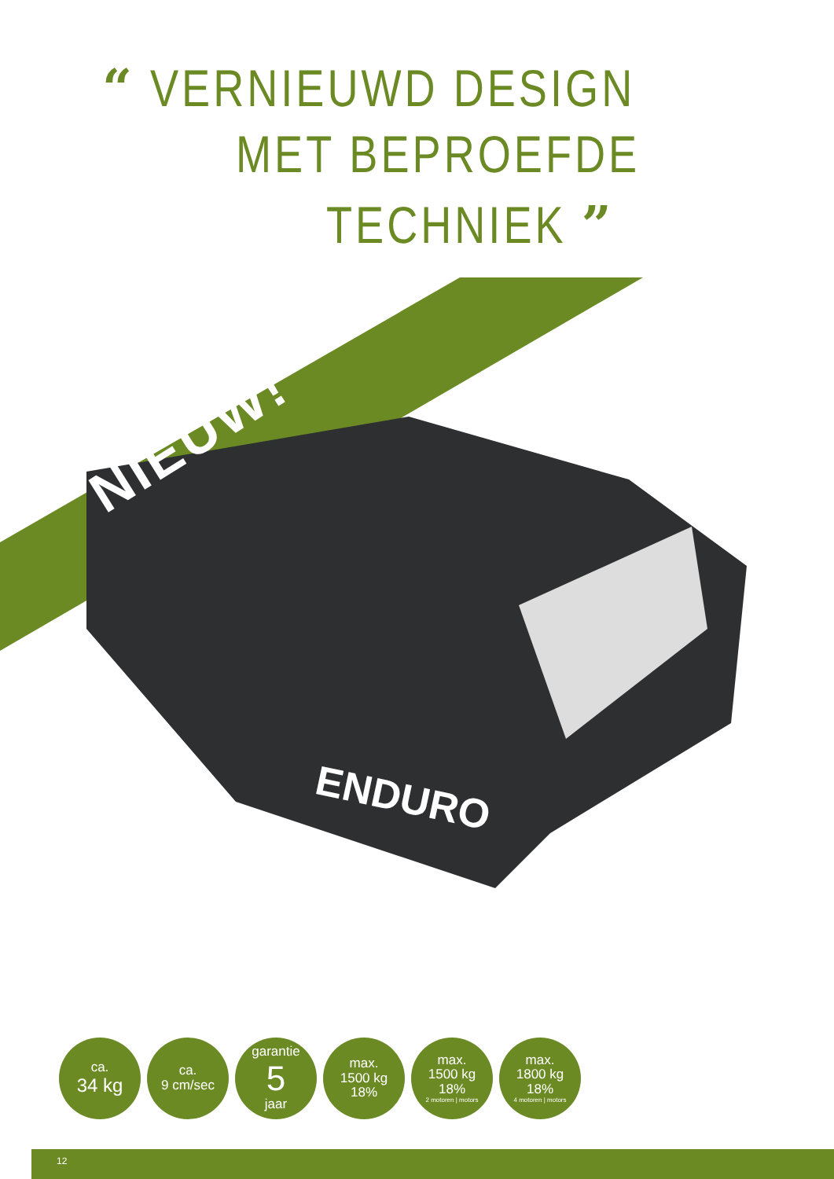“ VERNIEUWD DESIGN
MET BEPROEFDE
TECHNIEK ”
NIEUW!
ENDURO
ca.
34 kg
ca.
9 cm/sec
garantie
5
jaar
max.
1500 kg
18%
max.
1500 kg
18%
2 motoren | motors
max.
1800 kg
18%
4 motoren | motors
12